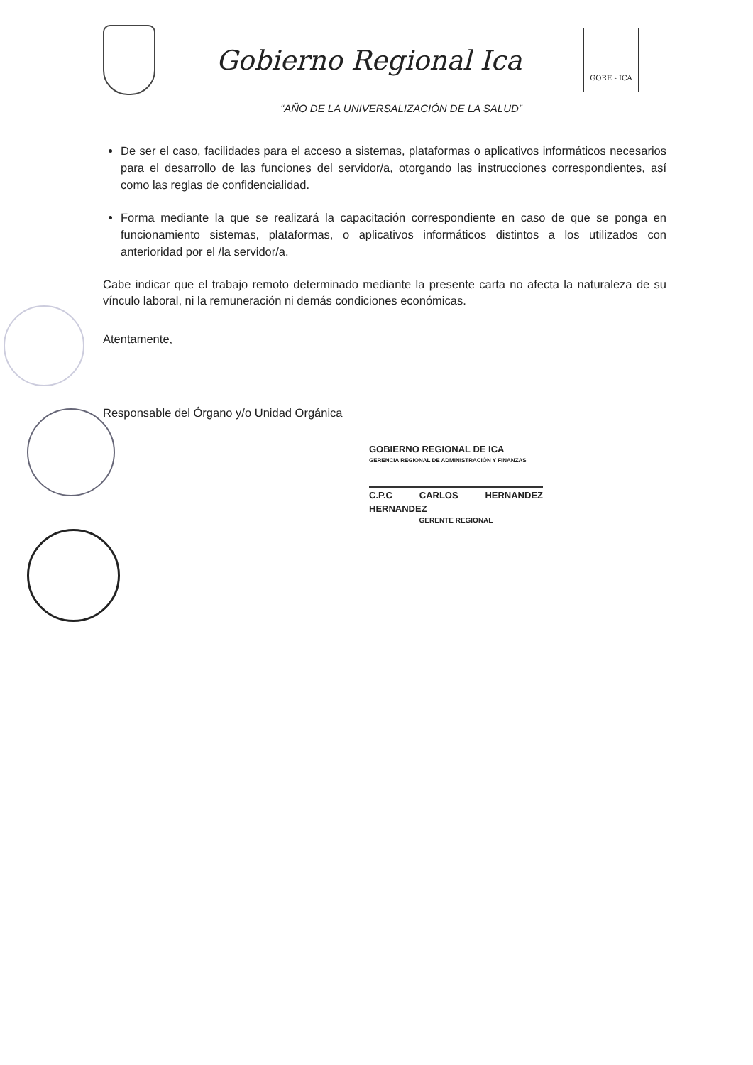Gobierno Regional Ica
GORE - ICA
“AÑO DE LA UNIVERSALIZACIÓN DE LA SALUD”
De ser el caso, facilidades para el acceso a sistemas, plataformas o aplicativos informáticos necesarios para el desarrollo de las funciones del servidor/a, otorgando las instrucciones correspondientes, así como las reglas de confidencialidad.
Forma mediante la que se realizará la capacitación correspondiente en caso de que se ponga en funcionamiento sistemas, plataformas, o aplicativos informáticos distintos a los utilizados con anterioridad por el /la servidor/a.
Cabe indicar que el trabajo remoto determinado mediante la presente carta no afecta la naturaleza de su vínculo laboral, ni la remuneración ni demás condiciones económicas.
Atentamente,
Responsable del Órgano y/o Unidad Orgánica
GOBIERNO REGIONAL DE ICA
GERENCIA REGIONAL DE ADMINISTRACIÓN Y FINANZAS
C.P.C CARLOS HERNANDEZ HERNANDEZ
GERENTE REGIONAL